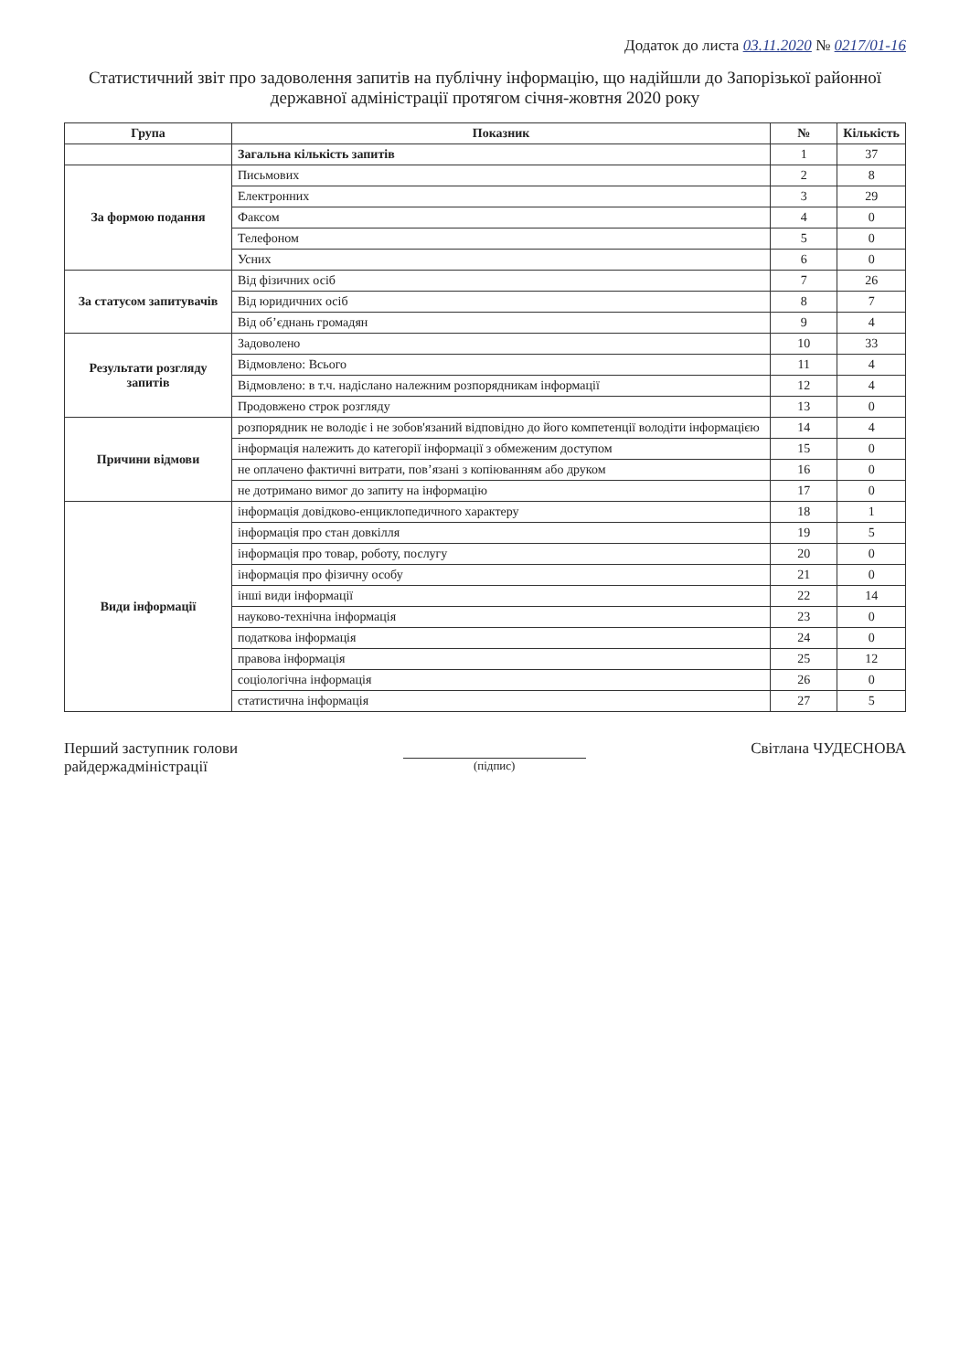Додаток до листа 03.11.2020 № 0217/01-16
Статистичний звіт про задоволення запитів на публічну інформацію, що надійшли до Запорізької районної державної адміністрації протягом січня-жовтня 2020 року
| Група | Показник | № | Кількість |
| --- | --- | --- | --- |
| | Загальна кількість запитів | 1 | 37 |
| За формою подання | Письмових | 2 | 8 |
| | Електронних | 3 | 29 |
| | Факсом | 4 | 0 |
| | Телефоном | 5 | 0 |
| | Усних | 6 | 0 |
| За статусом запитувачів | Від фізичних осіб | 7 | 26 |
| | Від юридичних осіб | 8 | 7 |
| | Від об’єднань громадян | 9 | 4 |
| Результати розгляду запитів | Задоволено | 10 | 33 |
| | Відмовлено: Всього | 11 | 4 |
| | Відмовлено: в т.ч. надіслано належним розпорядникам інформації | 12 | 4 |
| | Продовжено строк розгляду | 13 | 0 |
| Причини відмови | розпорядник не володіє і не зобов'язаний відповідно до його компетенції володіти інформацією | 14 | 4 |
| | інформація належить до категорії інформації з обмеженим доступом | 15 | 0 |
| | не оплачено фактичні витрати, пов’язані з копіюванням або друком | 16 | 0 |
| | не дотримано вимог до запиту на інформацію | 17 | 0 |
| Види інформації | інформація довідково-енциклопедичного характеру | 18 | 1 |
| | інформація про стан довкілля | 19 | 5 |
| | інформація про товар, роботу, послугу | 20 | 0 |
| | інформація про фізичну особу | 21 | 0 |
| | інші види інформації | 22 | 14 |
| | науково-технічна інформація | 23 | 0 |
| | податкова інформація | 24 | 0 |
| | правова інформація | 25 | 12 |
| | соціологічна інформація | 26 | 0 |
| | статистична інформація | 27 | 5 |
Перший заступник голови
райдержадміністрації
(підпис)
Світлана ЧУДЕСНОВА